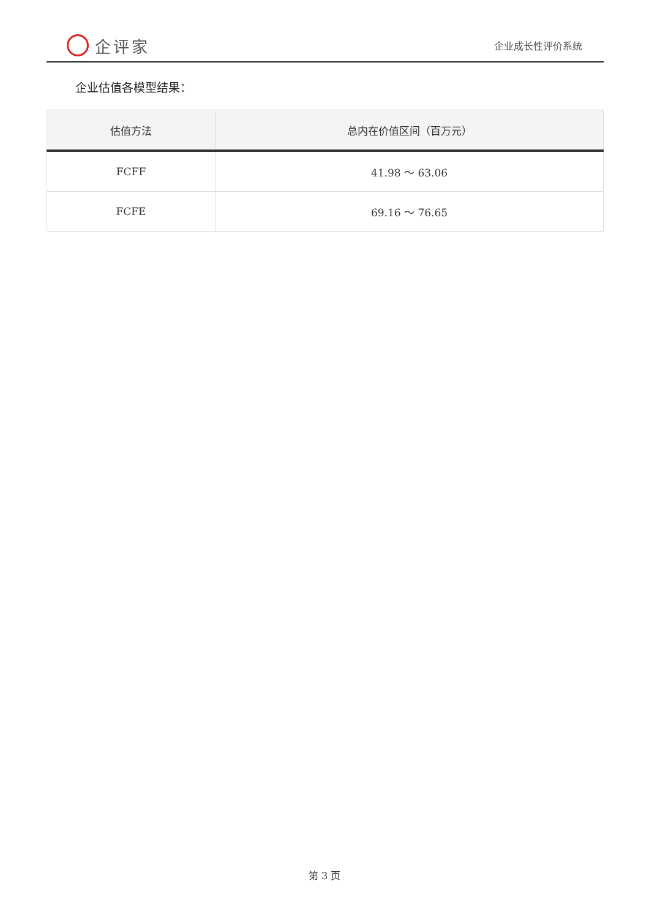企评家
企业成长性评价系统
企业估值各模型结果：
| 估值方法 | 总内在价值区间（百万元） |
| --- | --- |
| FCFF | 41.98 ～ 63.06 |
| FCFE | 69.16 ～ 76.65 |
第 3 页